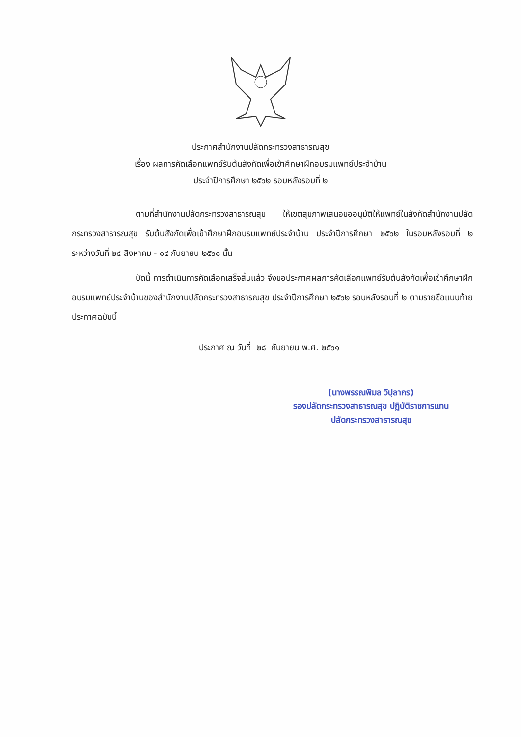ประกาศสำนักงานปลัดกระทรวงสาธารณสุข
เรื่อง ผลการคัดเลือกแพทย์รับต้นสังกัดเพื่อเข้าศึกษาฝึกอบรมแพทย์ประจำบ้าน
ประจำปีการศึกษา ๒๕๖๒ รอบหลังรอบที่ ๒
ตามที่สำนักงานปลัดกระทรวงสาธารณสุข ให้เขตสุขภาพเสนอขออนุมัติให้แพทย์ในสังกัดสำนักงานปลัดกระทรวงสาธารณสุข รับต้นสังกัดเพื่อเข้าศึกษาฝึกอบรมแพทย์ประจำบ้าน ประจำปีการศึกษา ๒๕๖๒ ในรอบหลังรอบที่ ๒ ระหว่างวันที่ ๒๔ สิงหาคม - ๑๔ กันยายน ๒๕๖๑ นั้น
บัดนี้ การดำเนินการคัดเลือกเสร็จสิ้นแล้ว จึงขอประกาศผลการคัดเลือกแพทย์รับต้นสังกัดเพื่อเข้าศึกษาฝึกอบรมแพทย์ประจำบ้านของสำนักงานปลัดกระทรวงสาธารณสุข ประจำปีการศึกษา ๒๕๖๒ รอบหลังรอบที่ ๒ ตามรายชื่อแนบท้ายประกาศฉบับนี้
ประกาศ ณ วันที่ ๒๘ กันยายน พ.ศ. ๒๕๖๑
(นางพรรณพิมล วิปุลากร)
รองปลัดกระทรวงสาธารณสุข ปฏิบัติราชการแทน
ปลัดกระทรวงสาธารณสุข